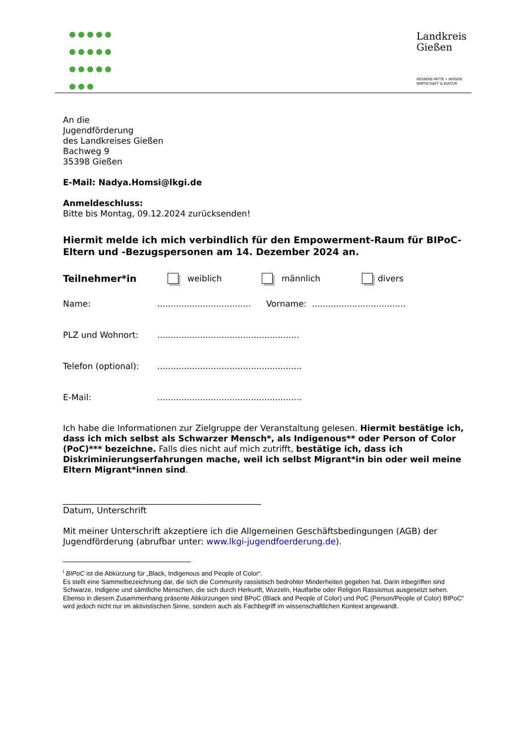Landkreis
Gießen
HESSENS MITTE • WISSEN
WIRTSCHAFT & KULTUR
An die
Jugendförderung
des Landkreises Gießen
Bachweg 9
35398 Gießen
E-Mail: Nadya.Homsi@lkgi.de
Anmeldeschluss:
Bitte bis Montag, 09.12.2024 zurücksenden!
Hiermit melde ich mich verbindlich für den Empowerment-Raum für BIPoC-Eltern und -Bezugspersonen am 14. Dezember 2024 an.
Teilnehmer*in weiblich männlich divers
Name:................................... Vorname: ...................................
PLZ und Wohnort:.....................................................
Telefon (optional):......................................................
E-Mail:......................................................
Ich habe die Informationen zur Zielgruppe der Veranstaltung gelesen. Hiermit bestätige ich, dass ich mich selbst als Schwarzer Mensch*, als Indigenous** oder Person of Color (PoC)*** bezeichne. Falls dies nicht auf mich zutrifft, bestätige ich, dass ich Diskriminierungserfahrungen mache, weil ich selbst Migrant*in bin oder weil meine Eltern Migrant*innen sind.
_______________________________________________
Datum, Unterschrift
Mit meiner Unterschrift akzeptiere ich die Allgemeinen Geschäftsbedingungen (AGB) der Jugendförderung (abrufbar unter: www.lkgi-jugendfoerderung.de).
<sup>i</sup> BIPoC ist die Abkürzung für „Black, Indigenous and People of Color“.
Es stellt eine Sammelbezeichnung dar, die sich die Community rassistisch bedrohter Minderheiten gegeben hat. Darin inbegriffen sind Schwarze, Indigene und sämtliche Menschen, die sich durch Herkunft, Wurzeln, Hautfarbe oder Religion Rassismus ausgesetzt sehen. Ebenso in diesem Zusammenhang präsente Abkürzungen sind BPoC (Black and People of Color) und PoC (Person/People of Color) BIPoC“ wird jedoch nicht nur im aktivistischen Sinne, sondern auch als Fachbegriff im wissenschaftlichen Kontext angewandt.